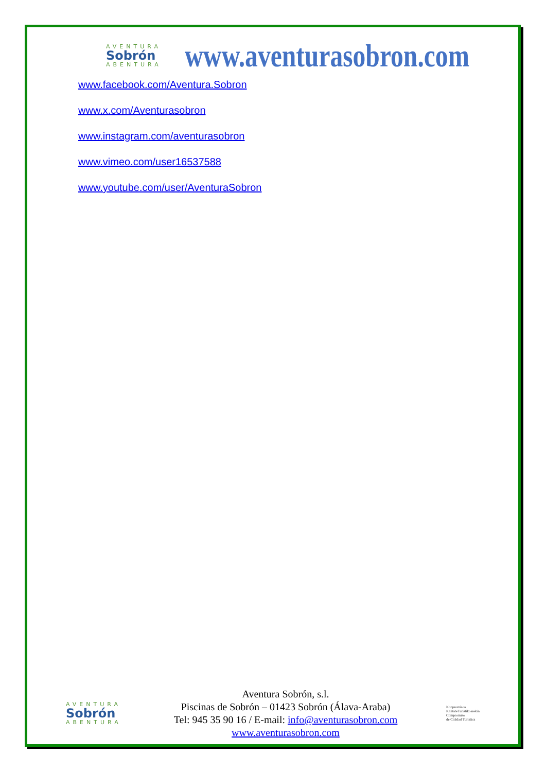AVENTURA
Sobrón
ABENTURA
www.aventurasobron.com
www.facebook.com/Aventura.Sobron
www.x.com/Aventurasobron
www.instagram.com/aventurasobron
www.vimeo.com/user16537588
www.youtube.com/user/AventuraSobron
AVENTURA
Sobrón
ABENTURA
Aventura Sobrón, s.l.
Piscinas de Sobrón – 01423 Sobrón (Álava-Araba)
Tel: 945 35 90 16 / E-mail: info@aventurasobron.com
www.aventurasobron.com
Konpromisoa
KalitateTuristikoarekin
Compromiso
de Calidad Turística